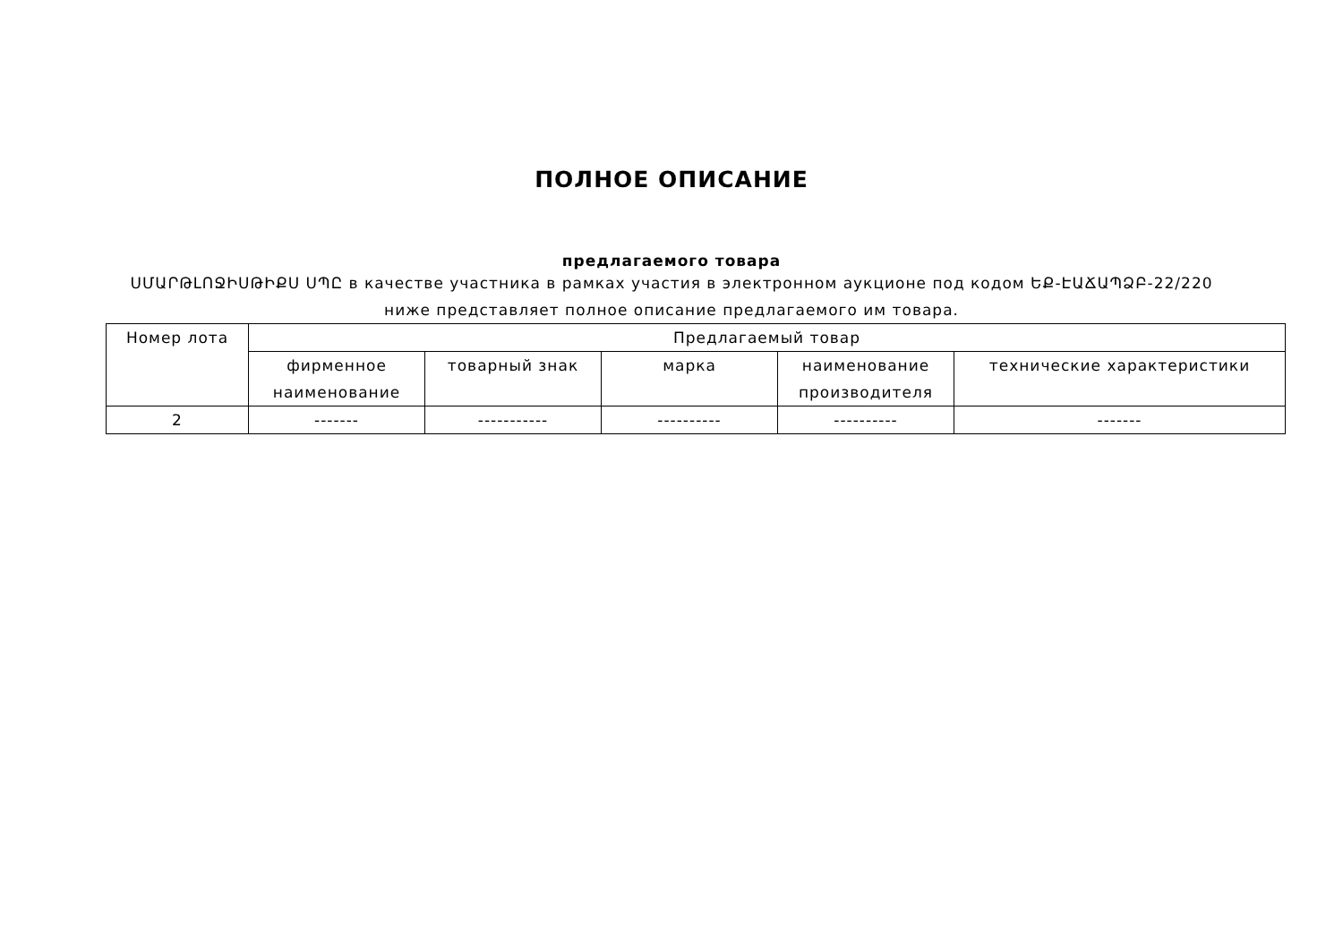ПОЛНОЕ ОПИСАНИЕ
предлагаемого товара
ՍՄԱՐԹԼՈՋԻՍԹԻՔՍ ՍՊԸ в качестве участника в рамках участия в электронном аукционе под кодом ԵՔ-ԷԱՃԱՊՁԲ-22/220 ниже представляет полное описание предлагаемого им товара.
| Номер лота | Предлагаемый товар | | | | |
| --- | --- | --- | --- | --- | --- |
| | фирменное наименование | товарный знак | марка | наименование производителя | технические характеристики |
| 2 | ------- | ----------- | ---------- | ---------- | ------- |